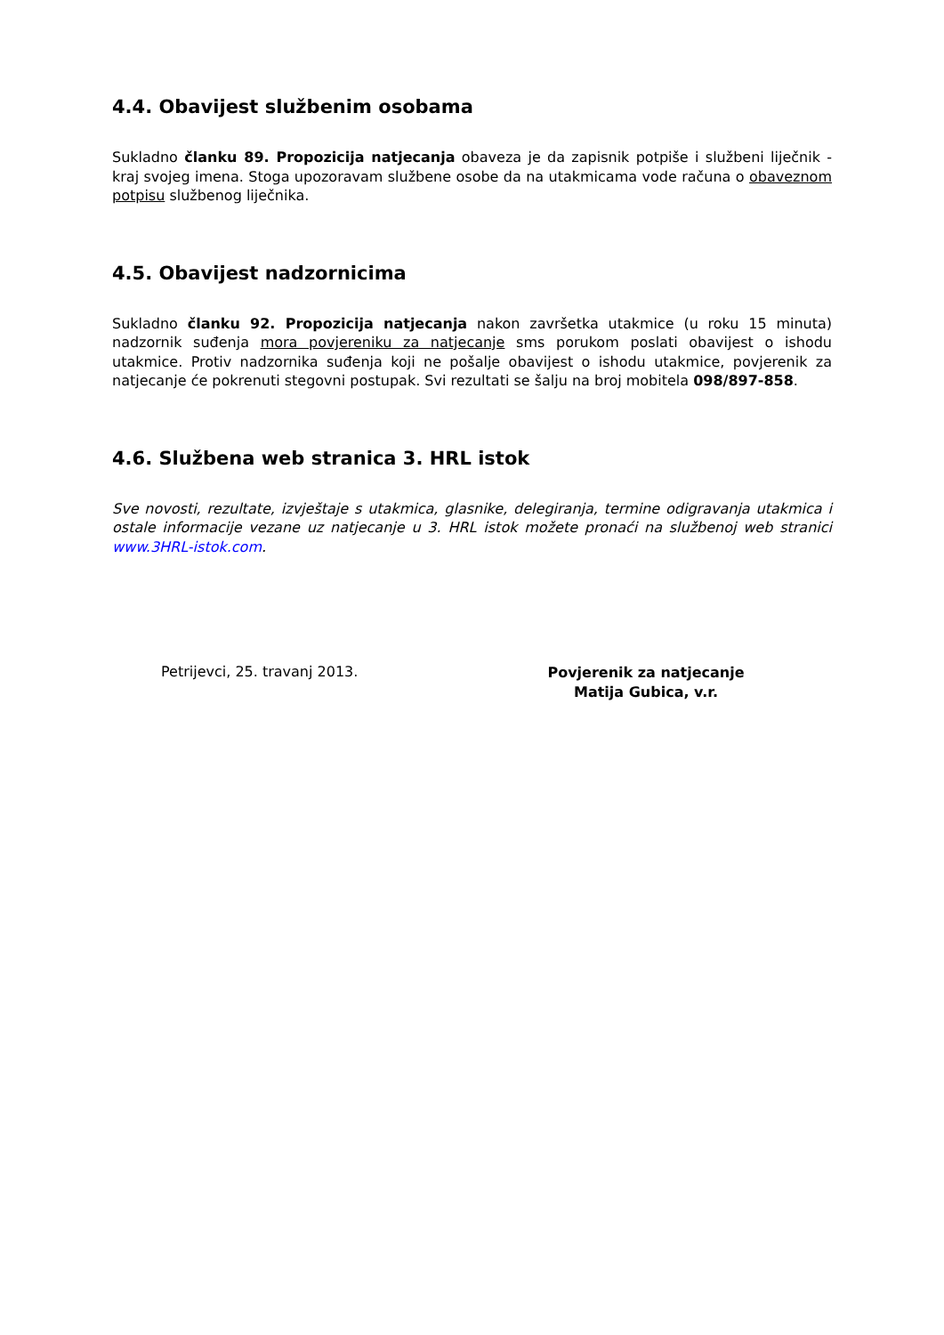4.4. Obavijest službenim osobama
Sukladno članku 89. Propozicija natjecanja obaveza je da zapisnik potpiše i službeni liječnik - kraj svojeg imena. Stoga upozoravam službene osobe da na utakmicama vode računa o obaveznom potpisu službenog liječnika.
4.5. Obavijest nadzornicima
Sukladno članku 92. Propozicija natjecanja nakon završetka utakmice (u roku 15 minuta) nadzornik suđenja mora povjereniku za natjecanje sms porukom poslati obavijest o ishodu utakmice. Protiv nadzornika suđenja koji ne pošalje obavijest o ishodu utakmice, povjerenik za natjecanje će pokrenuti stegovni postupak. Svi rezultati se šalju na broj mobitela 098/897-858.
4.6. Službena web stranica 3. HRL istok
Sve novosti, rezultate, izvještaje s utakmica, glasnike, delegiranja, termine odigravanja utakmica i ostale informacije vezane uz natjecanje u 3. HRL istok možete pronaći na službenoj web stranici www.3HRL-istok.com.
Petrijevci, 25. travanj 2013.
Povjerenik za natjecanje
Matija Gubica, v.r.